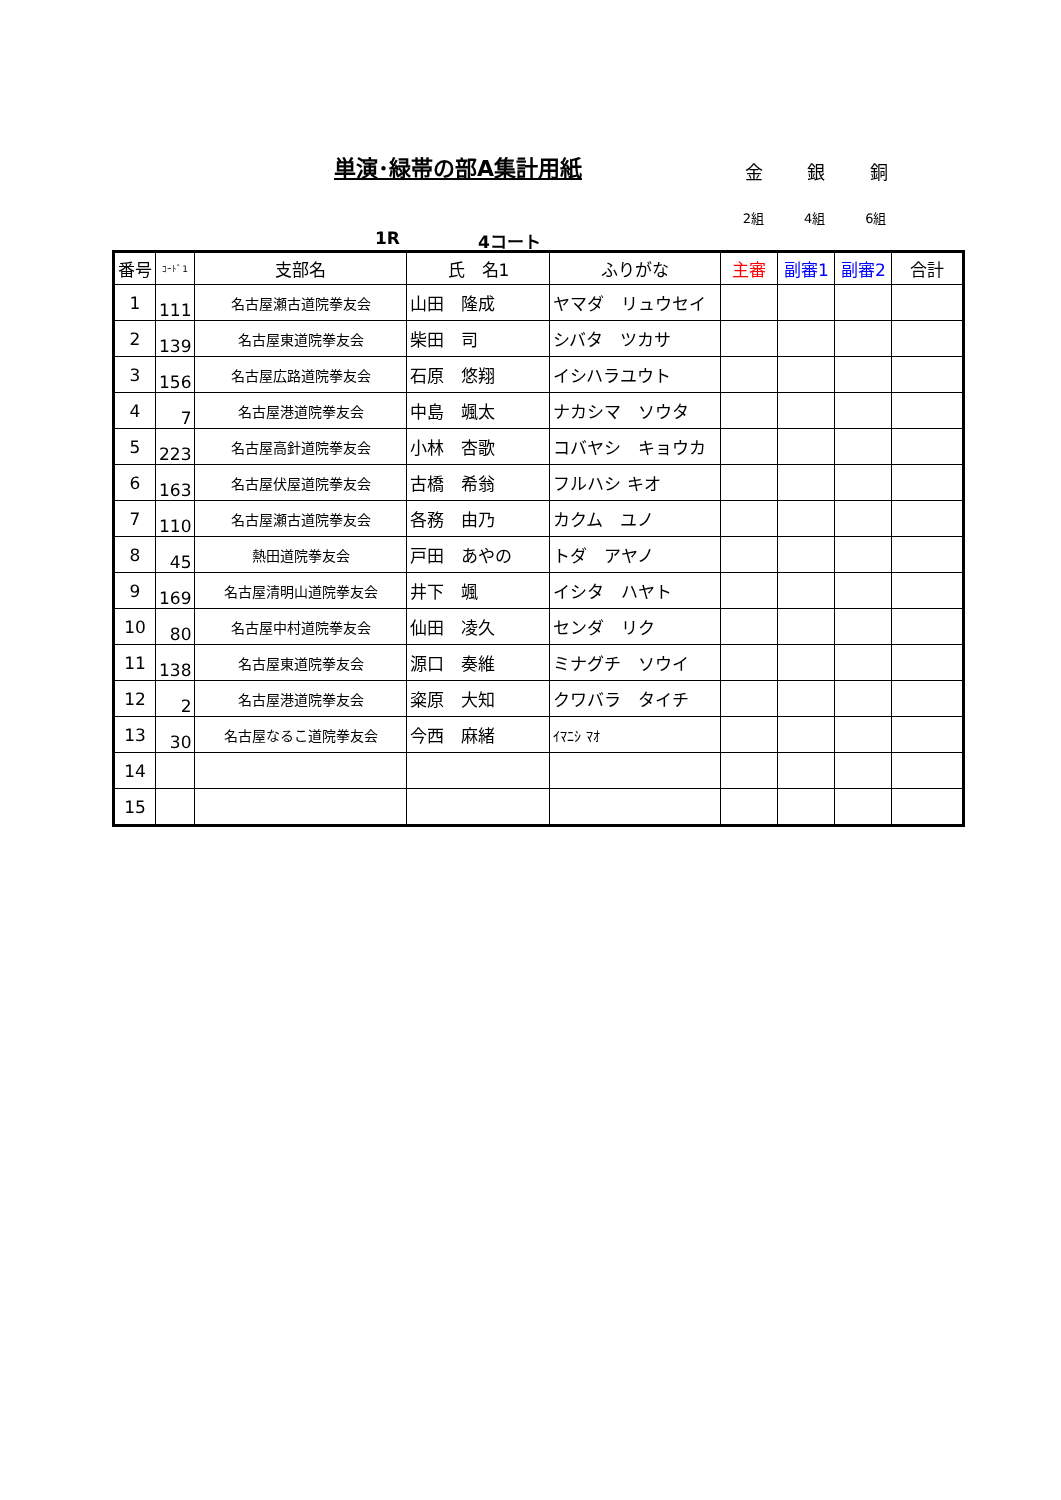単演･緑帯の部A集計用紙 金 銀 銅
2組 4組 6組
1R 4コート
| 番号 | ｺｰﾄﾞ1 | 支部名 | 氏 名1 | ふりがな | 主審 | 副審1 | 副審2 | 合計 |
| --- | --- | --- | --- | --- | --- | --- | --- | --- |
| 1 | 111 | 名古屋瀬古道院拳友会 | 山田 隆成 | ヤマダ リュウセイ | | | | |
| 2 | 139 | 名古屋東道院拳友会 | 柴田 司 | シバタ ツカサ | | | | |
| 3 | 156 | 名古屋広路道院拳友会 | 石原 悠翔 | イシハラユウト | | | | |
| 4 | 7 | 名古屋港道院拳友会 | 中島 颯太 | ナカシマ ソウタ | | | | |
| 5 | 223 | 名古屋高針道院拳友会 | 小林 杏歌 | コバヤシ キョウカ | | | | |
| 6 | 163 | 名古屋伏屋道院拳友会 | 古橋 希翁 | フルハシ キオ | | | | |
| 7 | 110 | 名古屋瀬古道院拳友会 | 各務 由乃 | カクム ユノ | | | | |
| 8 | 45 | 熱田道院拳友会 | 戸田 あやの | トダ アヤノ | | | | |
| 9 | 169 | 名古屋清明山道院拳友会 | 井下 颯 | イシタ ハヤト | | | | |
| 10 | 80 | 名古屋中村道院拳友会 | 仙田 凌久 | センダ リク | | | | |
| 11 | 138 | 名古屋東道院拳友会 | 源口 奏維 | ミナグチ ソウイ | | | | |
| 12 | 2 | 名古屋港道院拳友会 | 粢原 大知 | クワバラ タイチ | | | | |
| 13 | 30 | 名古屋なるこ道院拳友会 | 今西 麻緒 | ｲﾏﾆｼ ﾏｵ | | | | |
| 14 | | | | | | | | |
| 15 | | | | | | | | |